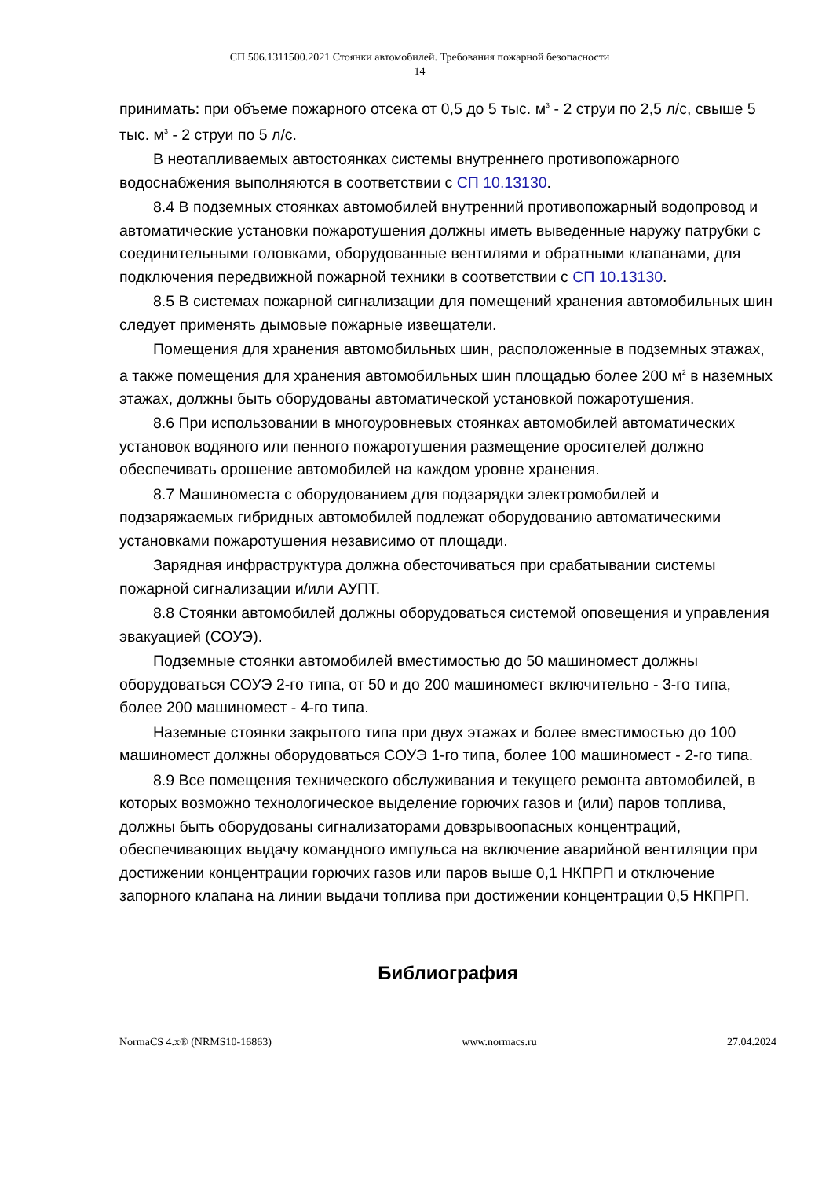СП 506.1311500.2021 Стоянки автомобилей. Требования пожарной безопасности
14
принимать: при объеме пожарного отсека от 0,5 до 5 тыс. м<sup>3</sup> - 2 струи по 2,5 л/с, свыше 5 тыс. м<sup>3</sup> - 2 струи по 5 л/с.
В неотапливаемых автостоянках системы внутреннего противопожарного водоснабжения выполняются в соответствии с СП 10.13130.
8.4 В подземных стоянках автомобилей внутренний противопожарный водопровод и автоматические установки пожаротушения должны иметь выведенные наружу патрубки с соединительными головками, оборудованные вентилями и обратными клапанами, для подключения передвижной пожарной техники в соответствии с СП 10.13130.
8.5 В системах пожарной сигнализации для помещений хранения автомобильных шин следует применять дымовые пожарные извещатели.
Помещения для хранения автомобильных шин, расположенные в подземных этажах, а также помещения для хранения автомобильных шин площадью более 200 м<sup>2</sup> в наземных этажах, должны быть оборудованы автоматической установкой пожаротушения.
8.6 При использовании в многоуровневых стоянках автомобилей автоматических установок водяного или пенного пожаротушения размещение оросителей должно обеспечивать орошение автомобилей на каждом уровне хранения.
8.7 Машиноместа с оборудованием для подзарядки электромобилей и подзаряжаемых гибридных автомобилей подлежат оборудованию автоматическими установками пожаротушения независимо от площади.
Зарядная инфраструктура должна обесточиваться при срабатывании системы пожарной сигнализации и/или АУПТ.
8.8 Стоянки автомобилей должны оборудоваться системой оповещения и управления эвакуацией (СОУЭ).
Подземные стоянки автомобилей вместимостью до 50 машиномест должны оборудоваться СОУЭ 2-го типа, от 50 и до 200 машиномест включительно - 3-го типа, более 200 машиномест - 4-го типа.
Наземные стоянки закрытого типа при двух этажах и более вместимостью до 100 машиномест должны оборудоваться СОУЭ 1-го типа, более 100 машиномест - 2-го типа.
8.9 Все помещения технического обслуживания и текущего ремонта автомобилей, в которых возможно технологическое выделение горючих газов и (или) паров топлива, должны быть оборудованы сигнализаторами довзрывоопасных концентраций, обеспечивающих выдачу командного импульса на включение аварийной вентиляции при достижении концентрации горючих газов или паров выше 0,1 НКПРП и отключение запорного клапана на линии выдачи топлива при достижении концентрации 0,5 НКПРП.
Библиография
NormaCS 4.x® (NRMS10-16863) www.normacs.ru 27.04.2024